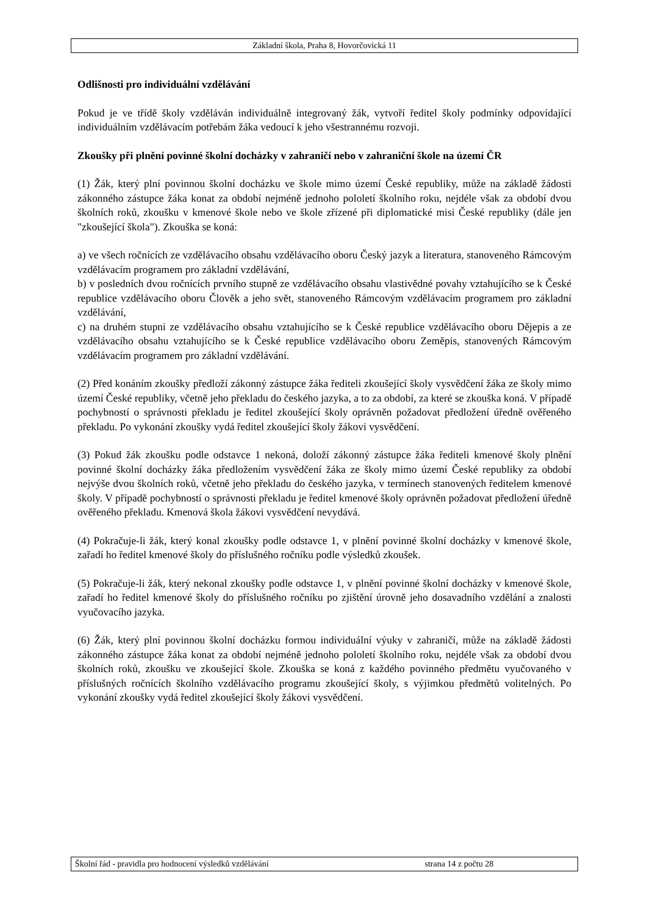Základní škola, Praha 8, Hovorčovická 11
Odlišnosti pro individuální vzdělávání
Pokud je ve třídě školy vzděláván individuálně integrovaný žák, vytvoří ředitel školy podmínky odpovídající individuálním vzdělávacím potřebám žáka vedoucí k jeho všestrannému rozvoji.
Zkoušky při plnění povinné školní docházky v zahraničí nebo v zahraniční škole na území ČR
(1) Žák, který plní povinnou školní docházku ve škole mimo území České republiky, může na základě žádosti zákonného zástupce žáka konat za období nejméně jednoho pololetí školního roku, nejdéle však za období dvou školních roků, zkoušku v kmenové škole nebo ve škole zřízené při diplomatické misi České republiky (dále jen "zkoušející škola"). Zkouška se koná:
a) ve všech ročnících ze vzdělávacího obsahu vzdělávacího oboru Český jazyk a literatura, stanoveného Rámcovým vzdělávacím programem pro základní vzdělávání,
b) v posledních dvou ročnících prvního stupně ze vzdělávacího obsahu vlastivědné povahy vztahujícího se k České republice vzdělávacího oboru Člověk a jeho svět, stanoveného Rámcovým vzdělávacím programem pro základní vzdělávání,
c) na druhém stupni ze vzdělávacího obsahu vztahujícího se k České republice vzdělávacího oboru Dějepis a ze vzdělávacího obsahu vztahujícího se k České republice vzdělávacího oboru Zeměpis, stanovených Rámcovým vzdělávacím programem pro základní vzdělávání.
(2) Před konáním zkoušky předloží zákonný zástupce žáka řediteli zkoušející školy vysvědčení žáka ze školy mimo území České republiky, včetně jeho překladu do českého jazyka, a to za období, za které se zkouška koná. V případě pochybností o správnosti překladu je ředitel zkoušející školy oprávněn požadovat předložení úředně ověřeného překladu. Po vykonání zkoušky vydá ředitel zkoušející školy žákovi vysvědčení.
(3) Pokud žák zkoušku podle odstavce 1 nekoná, doloží zákonný zástupce žáka řediteli kmenové školy plnění povinné školní docházky žáka předložením vysvědčení žáka ze školy mimo území České republiky za období nejvýše dvou školních roků, včetně jeho překladu do českého jazyka, v termínech stanovených ředitelem kmenové školy. V případě pochybností o správnosti překladu je ředitel kmenové školy oprávněn požadovat předložení úředně ověřeného překladu. Kmenová škola žákovi vysvědčení nevydává.
(4) Pokračuje-li žák, který konal zkoušky podle odstavce 1, v plnění povinné školní docházky v kmenové škole, zařadí ho ředitel kmenové školy do příslušného ročníku podle výsledků zkoušek.
(5) Pokračuje-li žák, který nekonal zkoušky podle odstavce 1, v plnění povinné školní docházky v kmenové škole, zařadí ho ředitel kmenové školy do příslušného ročníku po zjištění úrovně jeho dosavadního vzdělání a znalosti vyučovacího jazyka.
(6) Žák, který plní povinnou školní docházku formou individuální výuky v zahraničí, může na základě žádosti zákonného zástupce žáka konat za období nejméně jednoho pololetí školního roku, nejdéle však za období dvou školních roků, zkoušku ve zkoušející škole. Zkouška se koná z každého povinného předmětu vyučovaného v příslušných ročnících školního vzdělávacího programu zkoušející školy, s výjimkou předmětů volitelných. Po vykonání zkoušky vydá ředitel zkoušející školy žákovi vysvědčení.
Školní řád - pravidla pro hodnocení výsledků vzdělávání strana 14 z počtu 28